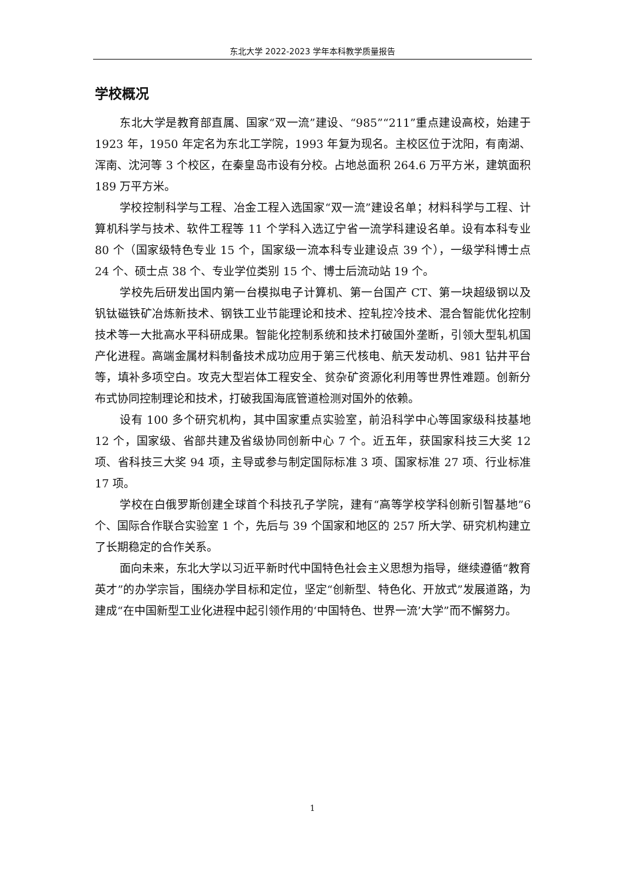东北大学 2022-2023 学年本科教学质量报告
学校概况
东北大学是教育部直属、国家“双一流”建设、“985”“211”重点建设高校，始建于 1923 年，1950 年定名为东北工学院，1993 年复为现名。主校区位于沈阳，有南湖、浑南、沈河等 3 个校区，在秦皇岛市设有分校。占地总面积 264.6 万平方米，建筑面积 189 万平方米。
学校控制科学与工程、冶金工程入选国家“双一流”建设名单；材料科学与工程、计算机科学与技术、软件工程等 11 个学科入选辽宁省一流学科建设名单。设有本科专业 80 个（国家级特色专业 15 个，国家级一流本科专业建设点 39 个），一级学科博士点 24 个、硕士点 38 个、专业学位类别 15 个、博士后流动站 19 个。
学校先后研发出国内第一台模拟电子计算机、第一台国产 CT、第一块超级钢以及钒钛磁铁矿冶炼新技术、钢铁工业节能理论和技术、控轧控冷技术、混合智能优化控制技术等一大批高水平科研成果。智能化控制系统和技术打破国外垄断，引领大型轧机国产化进程。高端金属材料制备技术成功应用于第三代核电、航天发动机、981 钻井平台等，填补多项空白。攻克大型岩体工程安全、贫杂矿资源化利用等世界性难题。创新分布式协同控制理论和技术，打破我国海底管道检测对国外的依赖。
设有 100 多个研究机构，其中国家重点实验室，前沿科学中心等国家级科技基地 12 个，国家级、省部共建及省级协同创新中心 7 个。近五年，获国家科技三大奖 12 项、省科技三大奖 94 项，主导或参与制定国际标准 3 项、国家标准 27 项、行业标准 17 项。
学校在白俄罗斯创建全球首个科技孔子学院，建有“高等学校学科创新引智基地”6 个、国际合作联合实验室 1 个，先后与 39 个国家和地区的 257 所大学、研究机构建立了长期稳定的合作关系。
面向未来，东北大学以习近平新时代中国特色社会主义思想为指导，继续遵循“教育英才”的办学宗旨，围绕办学目标和定位，坚定“创新型、特色化、开放式”发展道路，为建成“在中国新型工业化进程中起引领作用的‘中国特色、世界一流’大学”而不懈努力。
1